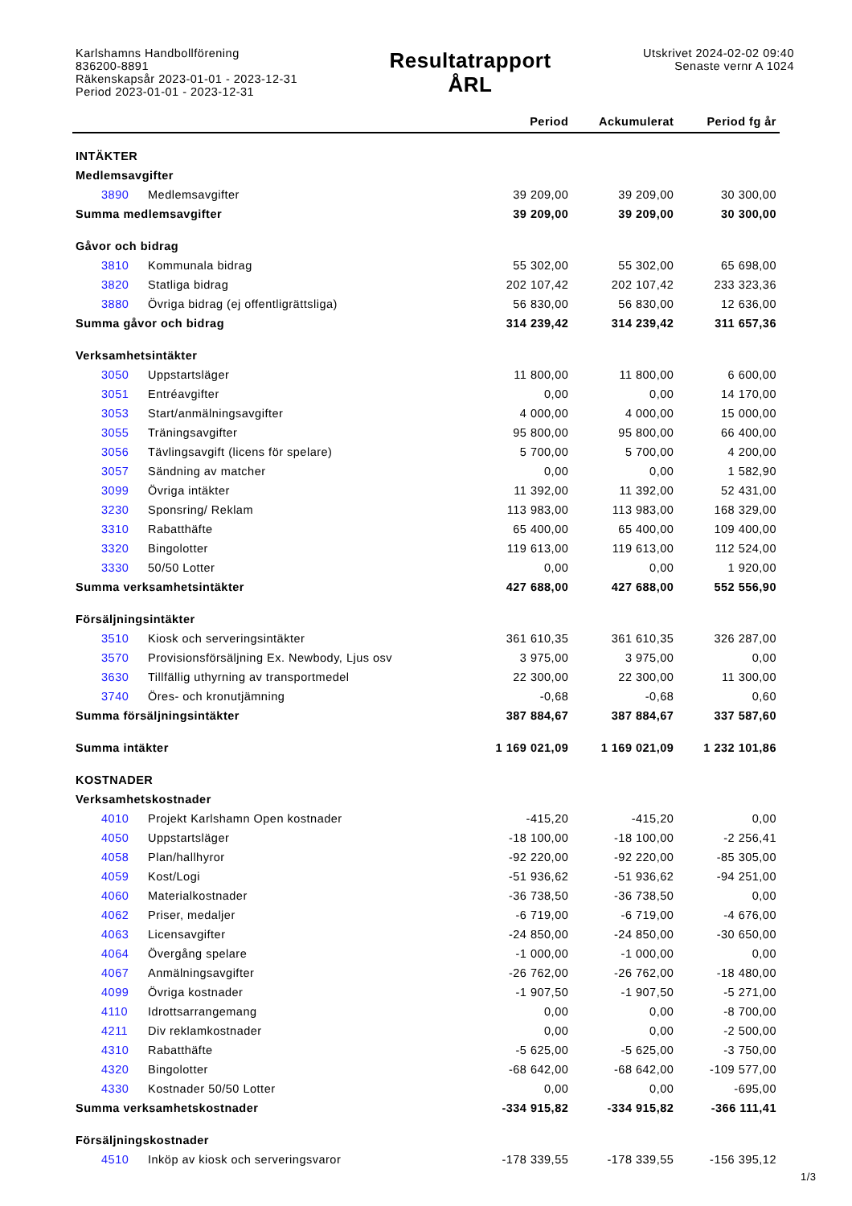Karlshamns Handbollförening
836200-8891
Räkenskapsår 2023-01-01 - 2023-12-31
Period 2023-01-01 - 2023-12-31
Resultatrapport
ÅRL
Utskrivet 2024-02-02 09:40
Senaste vernr A 1024
| | | Period | Ackumulerat | Period fg år |
| --- | --- | --- | --- | --- |
| INTÄKTER | | | | |
| Medlemsavgifter | | | | |
| 3890 | Medlemsavgifter | 39 209,00 | 39 209,00 | 30 300,00 |
| Summa medlemsavgifter | | 39 209,00 | 39 209,00 | 30 300,00 |
| Gåvor och bidrag | | | | |
| 3810 | Kommunala bidrag | 55 302,00 | 55 302,00 | 65 698,00 |
| 3820 | Statliga bidrag | 202 107,42 | 202 107,42 | 233 323,36 |
| 3880 | Övriga bidrag (ej offentligrättsliga) | 56 830,00 | 56 830,00 | 12 636,00 |
| Summa gåvor och bidrag | | 314 239,42 | 314 239,42 | 311 657,36 |
| Verksamhetsintäkter | | | | |
| 3050 | Uppstartsläger | 11 800,00 | 11 800,00 | 6 600,00 |
| 3051 | Entréavgifter | 0,00 | 0,00 | 14 170,00 |
| 3053 | Start/anmälningsavgifter | 4 000,00 | 4 000,00 | 15 000,00 |
| 3055 | Träningsavgifter | 95 800,00 | 95 800,00 | 66 400,00 |
| 3056 | Tävlingsavgift (licens för spelare) | 5 700,00 | 5 700,00 | 4 200,00 |
| 3057 | Sändning av matcher | 0,00 | 0,00 | 1 582,90 |
| 3099 | Övriga intäkter | 11 392,00 | 11 392,00 | 52 431,00 |
| 3230 | Sponsring/ Reklam | 113 983,00 | 113 983,00 | 168 329,00 |
| 3310 | Rabatthäfte | 65 400,00 | 65 400,00 | 109 400,00 |
| 3320 | Bingolotter | 119 613,00 | 119 613,00 | 112 524,00 |
| 3330 | 50/50 Lotter | 0,00 | 0,00 | 1 920,00 |
| Summa verksamhetsintäkter | | 427 688,00 | 427 688,00 | 552 556,90 |
| Försäljningsintäkter | | | | |
| 3510 | Kiosk och serveringsintäkter | 361 610,35 | 361 610,35 | 326 287,00 |
| 3570 | Provisionsförsäljning Ex. Newbody, Ljus osv | 3 975,00 | 3 975,00 | 0,00 |
| 3630 | Tillfällig uthyrning av transportmedel | 22 300,00 | 22 300,00 | 11 300,00 |
| 3740 | Öres- och kronutjämning | -0,68 | -0,68 | 0,60 |
| Summa försäljningsintäkter | | 387 884,67 | 387 884,67 | 337 587,60 |
| Summa intäkter | | 1 169 021,09 | 1 169 021,09 | 1 232 101,86 |
| KOSTNADER | | | | |
| Verksamhetskostnader | | | | |
| 4010 | Projekt Karlshamn Open kostnader | -415,20 | -415,20 | 0,00 |
| 4050 | Uppstartsläger | -18 100,00 | -18 100,00 | -2 256,41 |
| 4058 | Plan/hallhyror | -92 220,00 | -92 220,00 | -85 305,00 |
| 4059 | Kost/Logi | -51 936,62 | -51 936,62 | -94 251,00 |
| 4060 | Materialkostnader | -36 738,50 | -36 738,50 | 0,00 |
| 4062 | Priser, medaljer | -6 719,00 | -6 719,00 | -4 676,00 |
| 4063 | Licensavgifter | -24 850,00 | -24 850,00 | -30 650,00 |
| 4064 | Övergång spelare | -1 000,00 | -1 000,00 | 0,00 |
| 4067 | Anmälningsavgifter | -26 762,00 | -26 762,00 | -18 480,00 |
| 4099 | Övriga kostnader | -1 907,50 | -1 907,50 | -5 271,00 |
| 4110 | Idrottsarrangemang | 0,00 | 0,00 | -8 700,00 |
| 4211 | Div reklamkostnader | 0,00 | 0,00 | -2 500,00 |
| 4310 | Rabatthäfte | -5 625,00 | -5 625,00 | -3 750,00 |
| 4320 | Bingolotter | -68 642,00 | -68 642,00 | -109 577,00 |
| 4330 | Kostnader 50/50 Lotter | 0,00 | 0,00 | -695,00 |
| Summa verksamhetskostnader | | -334 915,82 | -334 915,82 | -366 111,41 |
| Försäljningskostnader | | | | |
| 4510 | Inköp av kiosk och serveringsvaror | -178 339,55 | -178 339,55 | -156 395,12 |
1/3